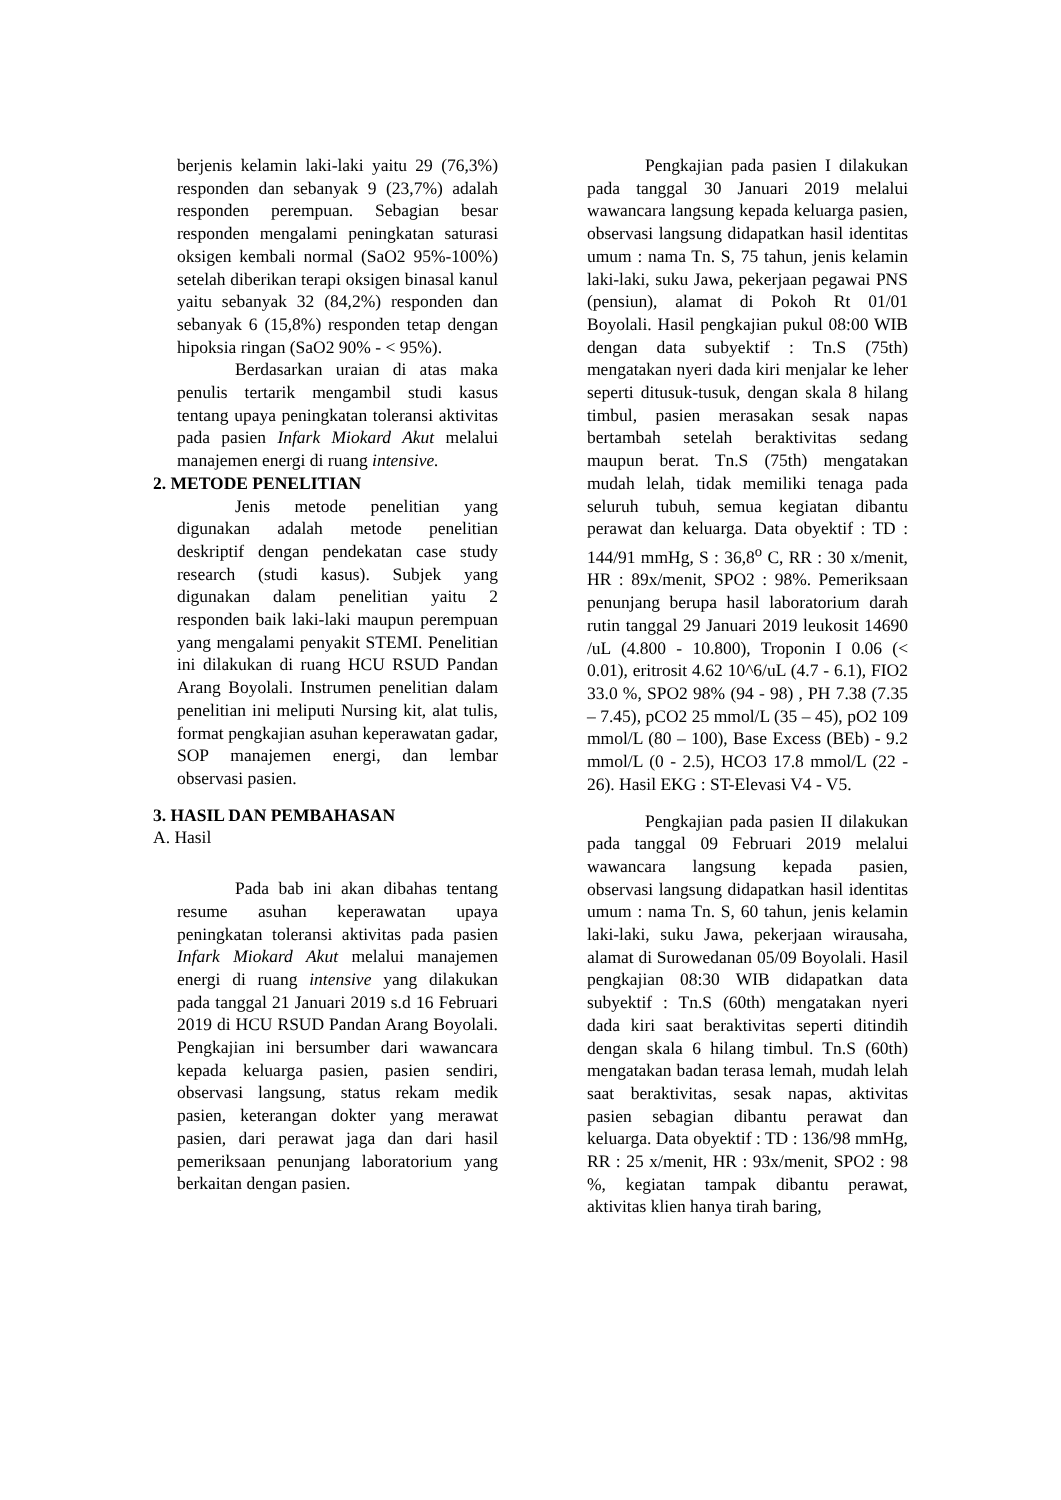berjenis kelamin laki-laki yaitu 29 (76,3%) responden dan sebanyak 9 (23,7%) adalah responden perempuan. Sebagian besar responden mengalami peningkatan saturasi oksigen kembali normal (SaO2 95%-100%) setelah diberikan terapi oksigen binasal kanul yaitu sebanyak 32 (84,2%) responden dan sebanyak 6 (15,8%) responden tetap dengan hipoksia ringan (SaO2 90% - < 95%).
Berdasarkan uraian di atas maka penulis tertarik mengambil studi kasus tentang upaya peningkatan toleransi aktivitas pada pasien Infark Miokard Akut melalui manajemen energi di ruang intensive.
2. METODE PENELITIAN
Jenis metode penelitian yang digunakan adalah metode penelitian deskriptif dengan pendekatan case study research (studi kasus). Subjek yang digunakan dalam penelitian yaitu 2 responden baik laki-laki maupun perempuan yang mengalami penyakit STEMI. Penelitian ini dilakukan di ruang HCU RSUD Pandan Arang Boyolali. Instrumen penelitian dalam penelitian ini meliputi Nursing kit, alat tulis, format pengkajian asuhan keperawatan gadar, SOP manajemen energi, dan lembar observasi pasien.
3. HASIL DAN PEMBAHASAN
A. Hasil
Pada bab ini akan dibahas tentang resume asuhan keperawatan upaya peningkatan toleransi aktivitas pada pasien Infark Miokard Akut melalui manajemen energi di ruang intensive yang dilakukan pada tanggal 21 Januari 2019 s.d 16 Februari 2019 di HCU RSUD Pandan Arang Boyolali. Pengkajian ini bersumber dari wawancara kepada keluarga pasien, pasien sendiri, observasi langsung, status rekam medik pasien, keterangan dokter yang merawat pasien, dari perawat jaga dan dari hasil pemeriksaan penunjang laboratorium yang berkaitan dengan pasien.
Pengkajian pada pasien I dilakukan pada tanggal 30 Januari 2019 melalui wawancara langsung kepada keluarga pasien, observasi langsung didapatkan hasil identitas umum : nama Tn. S, 75 tahun, jenis kelamin laki-laki, suku Jawa, pekerjaan pegawai PNS (pensiun), alamat di Pokoh Rt 01/01 Boyolali. Hasil pengkajian pukul 08:00 WIB dengan data subyektif : Tn.S (75th) mengatakan nyeri dada kiri menjalar ke leher seperti ditusuk-tusuk, dengan skala 8 hilang timbul, pasien merasakan sesak napas bertambah setelah beraktivitas sedang maupun berat. Tn.S (75th) mengatakan mudah lelah, tidak memiliki tenaga pada seluruh tubuh, semua kegiatan dibantu perawat dan keluarga. Data obyektif : TD : 144/91 mmHg, S : 36,8<sup>o</sup> C, RR : 30 x/menit, HR : 89x/menit, SPO2 : 98%. Pemeriksaan penunjang berupa hasil laboratorium darah rutin tanggal 29 Januari 2019 leukosit 14690 /uL (4.800 - 10.800), Troponin I 0.06 (< 0.01), eritrosit 4.62 10^6/uL (4.7 - 6.1), FIO2 33.0 %, SPO2 98% (94 - 98) , PH 7.38 (7.35 – 7.45), pCO2 25 mmol/L (35 – 45), pO2 109 mmol/L (80 – 100), Base Excess (BEb) - 9.2 mmol/L (0 - 2.5), HCO3 17.8 mmol/L (22 - 26). Hasil EKG : ST-Elevasi V4 - V5.
Pengkajian pada pasien II dilakukan pada tanggal 09 Februari 2019 melalui wawancara langsung kepada pasien, observasi langsung didapatkan hasil identitas umum : nama Tn. S, 60 tahun, jenis kelamin laki-laki, suku Jawa, pekerjaan wirausaha, alamat di Surowedanan 05/09 Boyolali. Hasil pengkajian 08:30 WIB didapatkan data subyektif : Tn.S (60th) mengatakan nyeri dada kiri saat beraktivitas seperti ditindih dengan skala 6 hilang timbul. Tn.S (60th) mengatakan badan terasa lemah, mudah lelah saat beraktivitas, sesak napas, aktivitas pasien sebagian dibantu perawat dan keluarga. Data obyektif : TD : 136/98 mmHg, RR : 25 x/menit, HR : 93x/menit, SPO2 : 98 %, kegiatan tampak dibantu perawat, aktivitas klien hanya tirah baring,